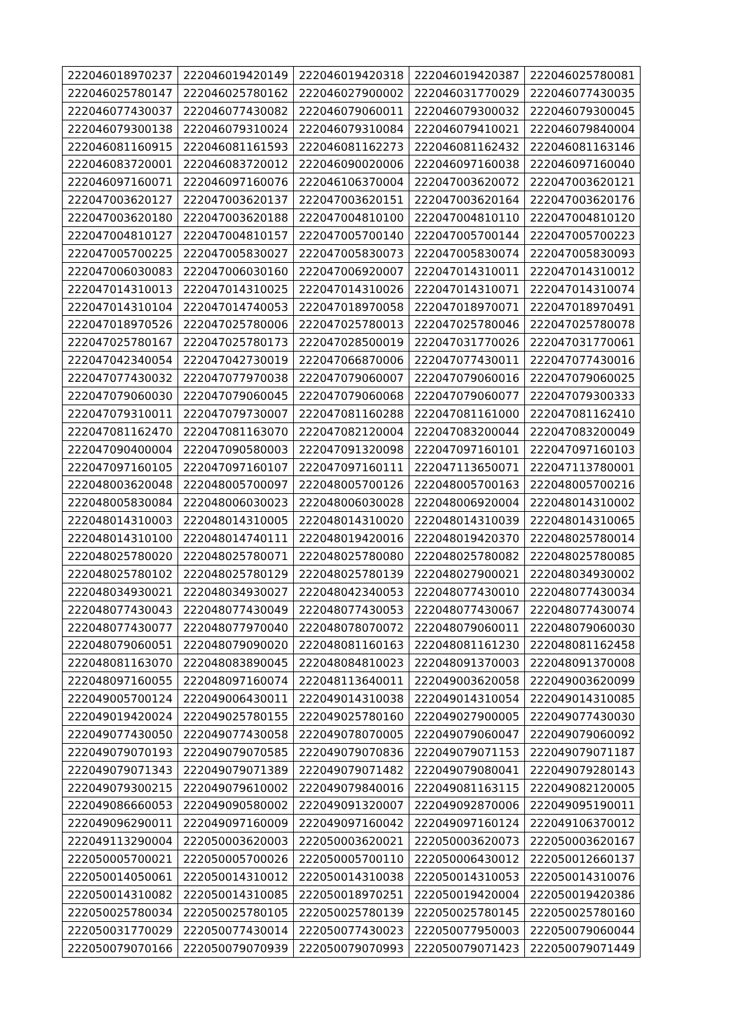| 222046018970237 | 222046019420149 | 222046019420318 | 222046019420387 | 222046025780081 |
| 222046025780147 | 222046025780162 | 222046027900002 | 222046031770029 | 222046077430035 |
| 222046077430037 | 222046077430082 | 222046079060011 | 222046079300032 | 222046079300045 |
| 222046079300138 | 222046079310024 | 222046079310084 | 222046079410021 | 222046079840004 |
| 222046081160915 | 222046081161593 | 222046081162273 | 222046081162432 | 222046081163146 |
| 222046083720001 | 222046083720012 | 222046090020006 | 222046097160038 | 222046097160040 |
| 222046097160071 | 222046097160076 | 222046106370004 | 222047003620072 | 222047003620121 |
| 222047003620127 | 222047003620137 | 222047003620151 | 222047003620164 | 222047003620176 |
| 222047003620180 | 222047003620188 | 222047004810100 | 222047004810110 | 222047004810120 |
| 222047004810127 | 222047004810157 | 222047005700140 | 222047005700144 | 222047005700223 |
| 222047005700225 | 222047005830027 | 222047005830073 | 222047005830074 | 222047005830093 |
| 222047006030083 | 222047006030160 | 222047006920007 | 222047014310011 | 222047014310012 |
| 222047014310013 | 222047014310025 | 222047014310026 | 222047014310071 | 222047014310074 |
| 222047014310104 | 222047014740053 | 222047018970058 | 222047018970071 | 222047018970491 |
| 222047018970526 | 222047025780006 | 222047025780013 | 222047025780046 | 222047025780078 |
| 222047025780167 | 222047025780173 | 222047028500019 | 222047031770026 | 222047031770061 |
| 222047042340054 | 222047042730019 | 222047066870006 | 222047077430011 | 222047077430016 |
| 222047077430032 | 222047077970038 | 222047079060007 | 222047079060016 | 222047079060025 |
| 222047079060030 | 222047079060045 | 222047079060068 | 222047079060077 | 222047079300333 |
| 222047079310011 | 222047079730007 | 222047081160288 | 222047081161000 | 222047081162410 |
| 222047081162470 | 222047081163070 | 222047082120004 | 222047083200044 | 222047083200049 |
| 222047090400004 | 222047090580003 | 222047091320098 | 222047097160101 | 222047097160103 |
| 222047097160105 | 222047097160107 | 222047097160111 | 222047113650071 | 222047113780001 |
| 222048003620048 | 222048005700097 | 222048005700126 | 222048005700163 | 222048005700216 |
| 222048005830084 | 222048006030023 | 222048006030028 | 222048006920004 | 222048014310002 |
| 222048014310003 | 222048014310005 | 222048014310020 | 222048014310039 | 222048014310065 |
| 222048014310100 | 222048014740111 | 222048019420016 | 222048019420370 | 222048025780014 |
| 222048025780020 | 222048025780071 | 222048025780080 | 222048025780082 | 222048025780085 |
| 222048025780102 | 222048025780129 | 222048025780139 | 222048027900021 | 222048034930002 |
| 222048034930021 | 222048034930027 | 222048042340053 | 222048077430010 | 222048077430034 |
| 222048077430043 | 222048077430049 | 222048077430053 | 222048077430067 | 222048077430074 |
| 222048077430077 | 222048077970040 | 222048078070072 | 222048079060011 | 222048079060030 |
| 222048079060051 | 222048079090020 | 222048081160163 | 222048081161230 | 222048081162458 |
| 222048081163070 | 222048083890045 | 222048084810023 | 222048091370003 | 222048091370008 |
| 222048097160055 | 222048097160074 | 222048113640011 | 222049003620058 | 222049003620099 |
| 222049005700124 | 222049006430011 | 222049014310038 | 222049014310054 | 222049014310085 |
| 222049019420024 | 222049025780155 | 222049025780160 | 222049027900005 | 222049077430030 |
| 222049077430050 | 222049077430058 | 222049078070005 | 222049079060047 | 222049079060092 |
| 222049079070193 | 222049079070585 | 222049079070836 | 222049079071153 | 222049079071187 |
| 222049079071343 | 222049079071389 | 222049079071482 | 222049079080041 | 222049079280143 |
| 222049079300215 | 222049079610002 | 222049079840016 | 222049081163115 | 222049082120005 |
| 222049086660053 | 222049090580002 | 222049091320007 | 222049092870006 | 222049095190011 |
| 222049096290011 | 222049097160009 | 222049097160042 | 222049097160124 | 222049106370012 |
| 222049113290004 | 222050003620003 | 222050003620021 | 222050003620073 | 222050003620167 |
| 222050005700021 | 222050005700026 | 222050005700110 | 222050006430012 | 222050012660137 |
| 222050014050061 | 222050014310012 | 222050014310038 | 222050014310053 | 222050014310076 |
| 222050014310082 | 222050014310085 | 222050018970251 | 222050019420004 | 222050019420386 |
| 222050025780034 | 222050025780105 | 222050025780139 | 222050025780145 | 222050025780160 |
| 222050031770029 | 222050077430014 | 222050077430023 | 222050077950003 | 222050079060044 |
| 222050079070166 | 222050079070939 | 222050079070993 | 222050079071423 | 222050079071449 |